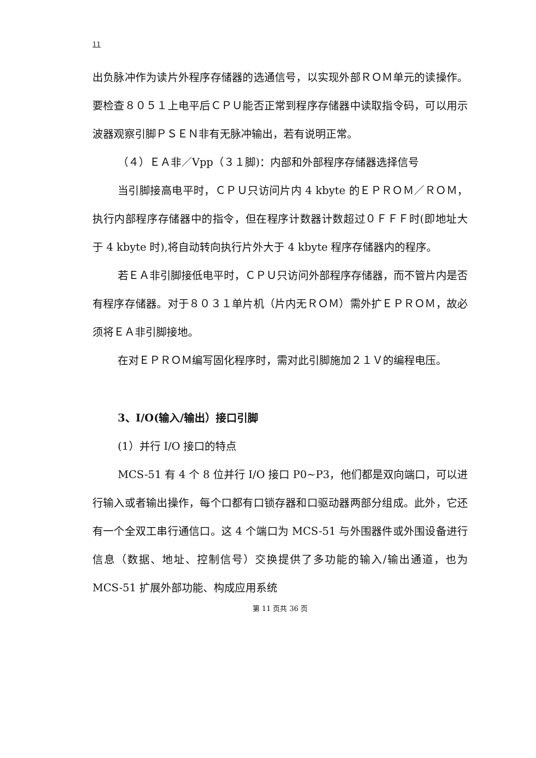11
出负脉冲作为读片外程序存储器的选通信号，以实现外部ＲＯＭ单元的读操作。要检查８０５１上电平后ＣＰＵ能否正常到程序存储器中读取指令码，可以用示波器观察引脚ＰＳＥＮ非有无脉冲输出，若有说明正常。
（４）ＥＡ非／Vpp（３１脚)：内部和外部程序存储器选择信号
当引脚接高电平时，ＣＰＵ只访问片内 4 kbyte 的ＥＰＲＯＭ／ＲＯＭ，执行内部程序存储器中的指令，但在程序计数器计数超过０ＦＦＦ时(即地址大于 4 kbyte 时),将自动转向执行片外大于 4 kbyte 程序存储器内的程序。
若ＥＡ非引脚接低电平时，ＣＰＵ只访问外部程序存储器，而不管片内是否有程序存储器。对于８０３１单片机（片内无ＲＯＭ）需外扩ＥＰＲＯＭ，故必须将ＥＡ非引脚接地。
在对ＥＰＲＯＭ编写固化程序时，需对此引脚施加２１Ｖ的编程电压。
3、I/O(输入/输出）接口引脚
(1）并行 I/O 接口的特点
MCS-51 有 4 个 8 位并行 I/O 接口 P0~P3，他们都是双向端口，可以进行输入或者输出操作，每个口都有口锁存器和口驱动器两部分组成。此外，它还有一个全双工串行通信口。这 4 个端口为 MCS-51 与外围器件或外围设备进行信息（数据、地址、控制信号）交换提供了多功能的输入/输出通道，也为 MCS-51 扩展外部功能、构成应用系统
第 11 页共 36 页